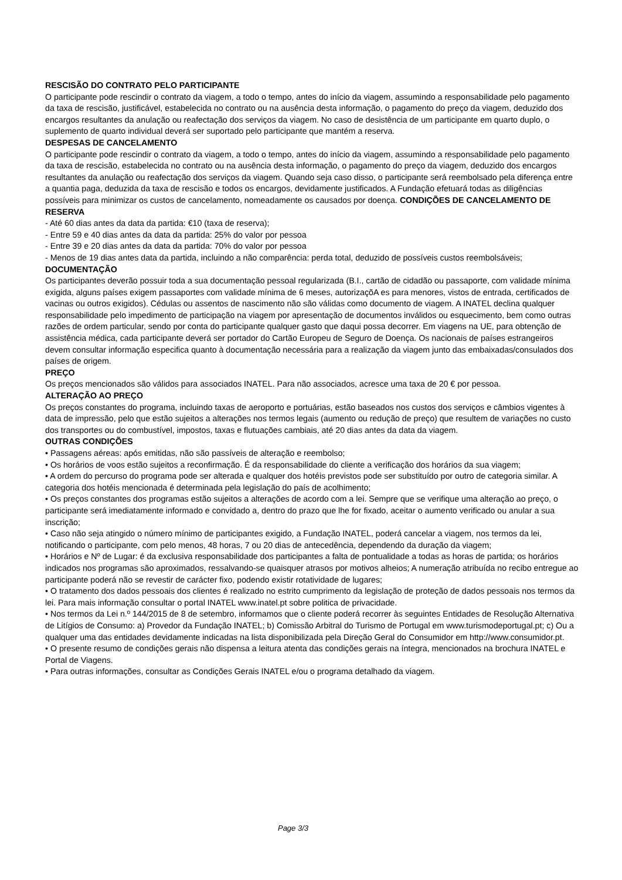RESCISÃO DO CONTRATO PELO PARTICIPANTE
O participante pode rescindir o contrato da viagem, a todo o tempo, antes do início da viagem, assumindo a responsabilidade pelo pagamento da taxa de rescisão, justificável, estabelecida no contrato ou na ausência desta informação, o pagamento do preço da viagem, deduzido dos encargos resultantes da anulação ou reafectação dos serviços da viagem. No caso de desistência de um participante em quarto duplo, o suplemento de quarto individual deverá ser suportado pelo participante que mantém a reserva.
DESPESAS DE CANCELAMENTO
O participante pode rescindir o contrato da viagem, a todo o tempo, antes do início da viagem, assumindo a responsabilidade pelo pagamento da taxa de rescisão, estabelecida no contrato ou na ausência desta informação, o pagamento do preço da viagem, deduzido dos encargos resultantes da anulação ou reafectação dos serviços da viagem. Quando seja caso disso, o participante será reembolsado pela diferença entre a quantia paga, deduzida da taxa de rescisão e todos os encargos, devidamente justificados. A Fundação efetuará todas as diligências possíveis para minimizar os custos de cancelamento, nomeadamente os causados por doença. CONDIÇÕES DE CANCELAMENTO DE RESERVA
- Até 60 dias antes da data da partida: €10 (taxa de reserva);
- Entre 59 e 40 dias antes da data da partida: 25% do valor por pessoa
- Entre 39 e 20 dias antes da data da partida: 70% do valor por pessoa
- Menos de 19 dias antes data da partida, incluindo a não comparência: perda total, deduzido de possíveis custos reembolsáveis;
DOCUMENTAÇÃO
Os participantes deverão possuir toda a sua documentação pessoal regularizada (B.I., cartão de cidadão ou passaporte, com validade mínima exigida, alguns países exigem passaportes com validade mínima de 6 meses, autorizaçõA es para menores, vistos de entrada, certificados de vacinas ou outros exigidos). Cédulas ou assentos de nascimento não são válidas como documento de viagem. A INATEL declina qualquer responsabilidade pelo impedimento de participação na viagem por apresentação de documentos inválidos ou esquecimento, bem como outras razões de ordem particular, sendo por conta do participante qualquer gasto que daqui possa decorrer. Em viagens na UE, para obtenção de assistência médica, cada participante deverá ser portador do Cartão Europeu de Seguro de Doença. Os nacionais de países estrangeiros devem consultar informação especifica quanto à documentação necessária para a realização da viagem junto das embaixadas/consulados dos países de origem.
PREÇO
Os preços mencionados são válidos para associados INATEL. Para não associados, acresce uma taxa de 20 € por pessoa.
ALTERAÇÃO AO PREÇO
Os preços constantes do programa, incluindo taxas de aeroporto e portuárias, estão baseados nos custos dos serviços e câmbios vigentes à data de impressão, pelo que estão sujeitos a alterações nos termos legais (aumento ou redução de preço) que resultem de variações no custo dos transportes ou do combustível, impostos, taxas e flutuações cambiais, até 20 dias antes da data da viagem.
OUTRAS CONDIÇÕES
• Passagens aéreas: após emitidas, não são passíveis de alteração e reembolso;
• Os horários de voos estão sujeitos a reconfirmação. É da responsabilidade do cliente a verificação dos horários da sua viagem;
• A ordem do percurso do programa pode ser alterada e qualquer dos hotéis previstos pode ser substituído por outro de categoria similar. A categoria dos hotéis mencionada é determinada pela legislação do país de acolhimento;
• Os preços constantes dos programas estão sujeitos a alterações de acordo com a lei. Sempre que se verifique uma alteração ao preço, o participante será imediatamente informado e convidado a, dentro do prazo que lhe for fixado, aceitar o aumento verificado ou anular a sua inscrição;
• Caso não seja atingido o número mínimo de participantes exigido, a Fundação INATEL, poderá cancelar a viagem, nos termos da lei, notificando o participante, com pelo menos, 48 horas, 7 ou 20 dias de antecedência, dependendo da duração da viagem;
• Horários e Nº de Lugar: é da exclusiva responsabilidade dos participantes a falta de pontualidade a todas as horas de partida; os horários indicados nos programas são aproximados, ressalvando-se quaisquer atrasos por motivos alheios; A numeração atribuída no recibo entregue ao participante poderá não se revestir de carácter fixo, podendo existir rotatividade de lugares;
• O tratamento dos dados pessoais dos clientes é realizado no estrito cumprimento da legislação de proteção de dados pessoais nos termos da lei. Para mais informação consultar o portal INATEL www.inatel.pt sobre politica de privacidade.
• Nos termos da Lei n.º 144/2015 de 8 de setembro, informamos que o cliente poderá recorrer às seguintes Entidades de Resolução Alternativa de Litígios de Consumo: a) Provedor da Fundação INATEL; b) Comissão Arbitral do Turismo de Portugal em www.turismodeportugal.pt; c) Ou a qualquer uma das entidades devidamente indicadas na lista disponibilizada pela Direção Geral do Consumidor em http://www.consumidor.pt.
• O presente resumo de condições gerais não dispensa a leitura atenta das condições gerais na íntegra, mencionados na brochura INATEL e Portal de Viagens.
• Para outras informações, consultar as Condições Gerais INATEL e/ou o programa detalhado da viagem.
Page 3/3